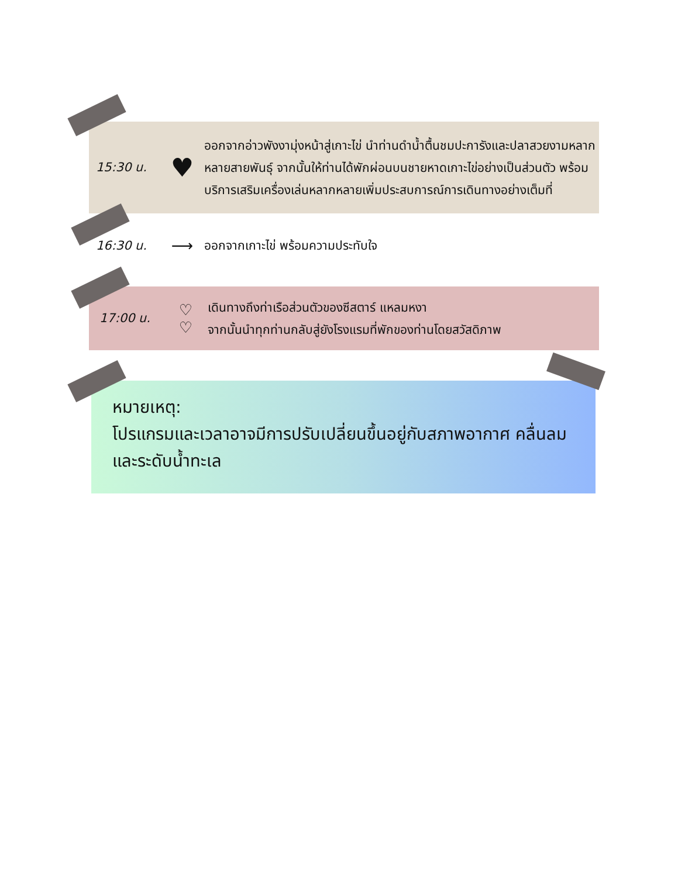15:30 น.
♥
ออกจากอ่าวพังงามุ่งหน้าสู่เกาะไข่ นำท่านดำน้ำตื้นชมปะการังและปลาสวยงามหลากหลายสายพันธุ์ จากนั้นให้ท่านได้พักผ่อนบนชายหาดเกาะไข่อย่างเป็นส่วนตัว พร้อมบริการเสริมเครื่องเล่นหลากหลายเพิ่มประสบการณ์การเดินทางอย่างเต็มที่
16:30 น.
⟶
ออกจากเกาะไข่ พร้อมความประทับใจ
17:00 น.
♡
♡
เดินทางถึงท่าเรือส่วนตัวของซีสตาร์ แหลมหงา
จากนั้นนำทุกท่านกลับสู่ยังโรงแรมที่พักของท่านโดยสวัสดิภาพ
หมายเหตุ:
โปรแกรมและเวลาอาจมีการปรับเปลี่ยนขึ้นอยู่กับสภาพอากาศ คลื่นลม และระดับน้ำทะเล